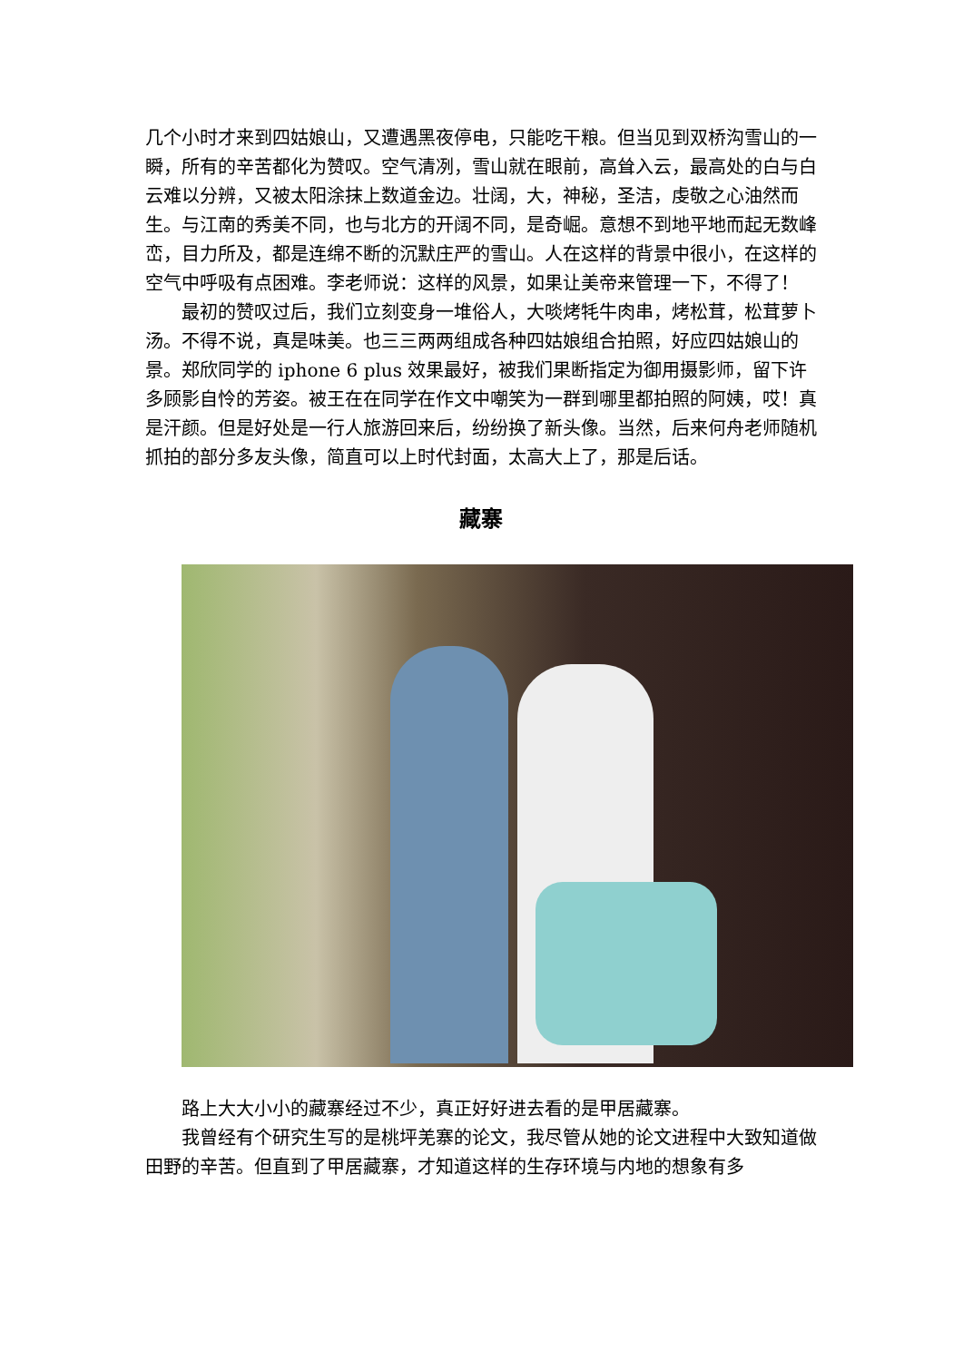几个小时才来到四姑娘山，又遭遇黑夜停电，只能吃干粮。但当见到双桥沟雪山的一瞬，所有的辛苦都化为赞叹。空气清冽，雪山就在眼前，高耸入云，最高处的白与白云难以分辨，又被太阳涂抹上数道金边。壮阔，大，神秘，圣洁，虔敬之心油然而生。与江南的秀美不同，也与北方的开阔不同，是奇崛。意想不到地平地而起无数峰峦，目力所及，都是连绵不断的沉默庄严的雪山。人在这样的背景中很小，在这样的空气中呼吸有点困难。李老师说：这样的风景，如果让美帝来管理一下，不得了！
最初的赞叹过后，我们立刻变身一堆俗人，大啖烤牦牛肉串，烤松茸，松茸萝卜汤。不得不说，真是味美。也三三两两组成各种四姑娘组合拍照，好应四姑娘山的景。郑欣同学的 iphone 6 plus 效果最好，被我们果断指定为御用摄影师，留下许多顾影自怜的芳姿。被王在在同学在作文中嘲笑为一群到哪里都拍照的阿姨，哎！真是汗颜。但是好处是一行人旅游回来后，纷纷换了新头像。当然，后来何舟老师随机抓拍的部分多友头像，简直可以上时代封面，太高大上了，那是后话。
藏寨
路上大大小小的藏寨经过不少，真正好好进去看的是甲居藏寨。
我曾经有个研究生写的是桃坪羌寨的论文，我尽管从她的论文进程中大致知道做田野的辛苦。但直到了甲居藏寨，才知道这样的生存环境与内地的想象有多